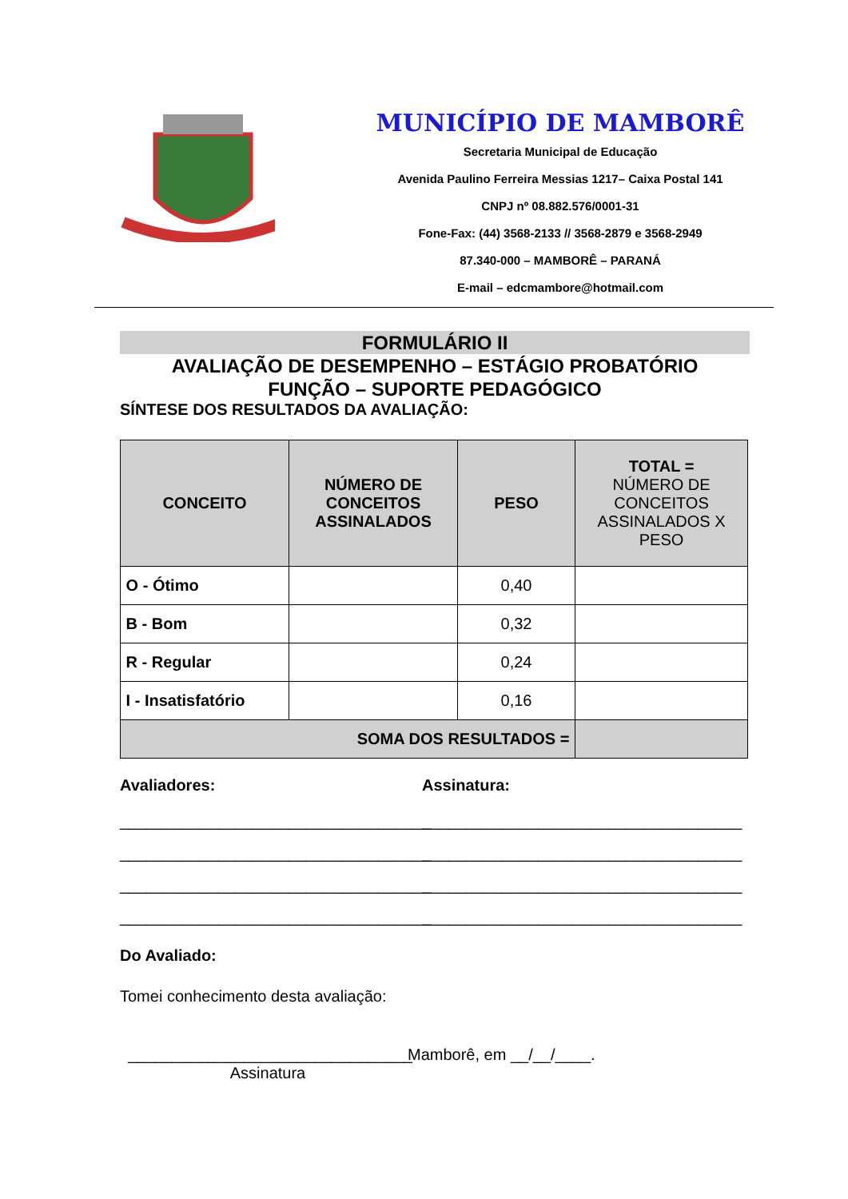MUNICÍPIO DE MAMBORÊ
Secretaria Municipal de Educação
Avenida Paulino Ferreira Messias 1217– Caixa Postal 141
CNPJ nº 08.882.576/0001-31
Fone-Fax: (44) 3568-2133 // 3568-2879 e 3568-2949
87.340-000 – MAMBORÊ – PARANÁ
E-mail – edcmambore@hotmail.com
FORMULÁRIO II
AVALIAÇÃO DE DESEMPENHO – ESTÁGIO PROBATÓRIO
FUNÇÃO – SUPORTE PEDAGÓGICO
SÍNTESE DOS RESULTADOS DA AVALIAÇÃO:
| CONCEITO | NÚMERO DE CONCEITOS ASSINALADOS | PESO | TOTAL = NÚMERO DE CONCEITOS ASSINALADOS X PESO |
| --- | --- | --- | --- |
| O - Ótimo | | 0,40 | |
| B - Bom | | 0,32 | |
| R - Regular | | 0,24 | |
| I - Insatisfatório | | 0,16 | |
| SOMA DOS RESULTADOS = | | | |
Avaliadores:
___________________________________
___________________________________
___________________________________
___________________________________
Assinatura:
____________________________________
____________________________________
____________________________________
____________________________________
Do Avaliado:
Tomei conhecimento desta avaliação:
________________________________
Assinatura
Mamborê, em __/__/____.